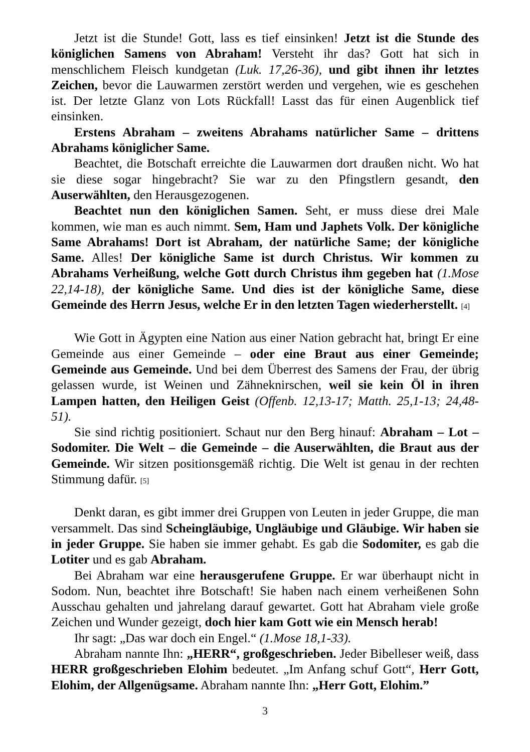Jetzt ist die Stunde! Gott, lass es tief einsinken! Jetzt ist die Stunde des königlichen Samens von Abraham! Versteht ihr das? Gott hat sich in menschlichem Fleisch kundgetan (Luk. 17,26-36), und gibt ihnen ihr letztes Zeichen, bevor die Lauwarmen zerstört werden und vergehen, wie es geschehen ist. Der letzte Glanz von Lots Rückfall! Lasst das für einen Augenblick tief einsinken.
Erstens Abraham – zweitens Abrahams natürlicher Same – drittens Abrahams königlicher Same.
Beachtet, die Botschaft erreichte die Lauwarmen dort draußen nicht. Wo hat sie diese sogar hingebracht? Sie war zu den Pfingstlern gesandt, den Auserwählten, den Herausgezogenen.
Beachtet nun den königlichen Samen. Seht, er muss diese drei Male kommen, wie man es auch nimmt. Sem, Ham und Japhets Volk. Der königliche Same Abrahams! Dort ist Abraham, der natürliche Same; der königliche Same. Alles! Der königliche Same ist durch Christus. Wir kommen zu Abrahams Verheißung, welche Gott durch Christus ihm gegeben hat (1.Mose 22,14-18), der königliche Same. Und dies ist der königliche Same, diese Gemeinde des Herrn Jesus, welche Er in den letzten Tagen wiederherstellt. [4]
Wie Gott in Ägypten eine Nation aus einer Nation gebracht hat, bringt Er eine Gemeinde aus einer Gemeinde – oder eine Braut aus einer Gemeinde; Gemeinde aus Gemeinde. Und bei dem Überrest des Samens der Frau, der übrig gelassen wurde, ist Weinen und Zähneknirschen, weil sie kein Öl in ihren Lampen hatten, den Heiligen Geist (Offenb. 12,13-17; Matth. 25,1-13; 24,48-51).
Sie sind richtig positioniert. Schaut nur den Berg hinauf: Abraham – Lot – Sodomiter. Die Welt – die Gemeinde – die Auserwählten, die Braut aus der Gemeinde. Wir sitzen positionsgemäß richtig. Die Welt ist genau in der rechten Stimmung dafür. [5]
Denkt daran, es gibt immer drei Gruppen von Leuten in jeder Gruppe, die man versammelt. Das sind Scheingläubige, Ungläubige und Gläubige. Wir haben sie in jeder Gruppe. Sie haben sie immer gehabt. Es gab die Sodomiter, es gab die Lotiter und es gab Abraham.
Bei Abraham war eine herausgerufene Gruppe. Er war überhaupt nicht in Sodom. Nun, beachtet ihre Botschaft! Sie haben nach einem verheißenen Sohn Ausschau gehalten und jahrelang darauf gewartet. Gott hat Abraham viele große Zeichen und Wunder gezeigt, doch hier kam Gott wie ein Mensch herab!
Ihr sagt: „Das war doch ein Engel.“ (1.Mose 18,1-33).
Abraham nannte Ihn: „HERR“, großgeschrieben. Jeder Bibelleser weiß, dass HERR großgeschrieben Elohim bedeutet. „Im Anfang schuf Gott“, Herr Gott, Elohim, der Allgenügsame. Abraham nannte Ihn: „Herr Gott, Elohim.”
3